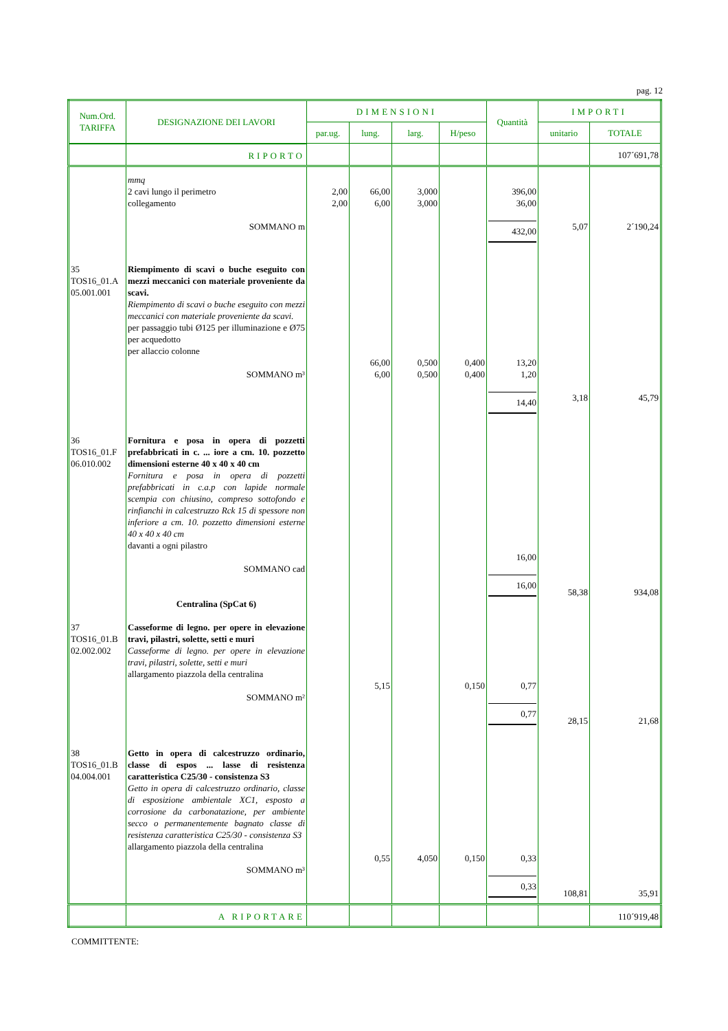pag. 12
| Num.Ord. TARIFFA | DESIGNAZIONE DEI LAVORI | DIMENSIONI | | | | Quantità | IMPORTI | |
| --- | --- | --- | --- | --- | --- | --- | --- | --- |
| | | par.ug. | lung. | larg. | H/peso | | unitario | TOTALE |
| | RIPORTO | | | | | | | 107´691,78 |
| | mmq 2 cavi lungo il perimetro collegamento SOMMANO m | 2,00 2,00 | 66,00 6,00 | 3,000 3,000 | | 396,00 36,00 432,00 | 5,07 | 2´190,24 |
| 35 TOS16_01.A 05.001.001 | Riempimento di scavi o buche eseguito con mezzi meccanici con materiale proveniente da scavi. Riempimento di scavi o buche eseguito con mezzi meccanici con materiale proveniente da scavi. per passaggio tubi Ø125 per illuminazione e Ø75 per acquedotto per allaccio colonne SOMMANO m³ | | 66,00 6,00 | 0,500 0,500 | 0,400 0,400 | 13,20 1,20 14,40 | 3,18 | 45,79 |
| 36 TOS16_01.F 06.010.002 | Fornitura e posa in opera di pozzetti prefabbricati in c. ... iore a cm. 10. pozzetto dimensioni esterne 40 x 40 x 40 cm Fornitura e posa in opera di pozzetti prefabbricati in c.a.p con lapide normale scempia con chiusino, compreso sottofondo e rinfianchi in calcestruzzo Rck 15 di spessore non inferiore a cm. 10. pozzetto dimensioni esterne 40 x 40 x 40 cm davanti a ogni pilastro SOMMANO cad Centralina (SpCat 6) | | | | | 16,00 16,00 | 58,38 | 934,08 |
| 37 TOS16_01.B 02.002.002 | Casseforme di legno. per opere in elevazione travi, pilastri, solette, setti e muri Casseforme di legno. per opere in elevazione travi, pilastri, solette, setti e muri allargamento piazzola della centralina SOMMANO m² | | 5,15 | | 0,150 | 0,77 0,77 | 28,15 | 21,68 |
| 38 TOS16_01.B 04.004.001 | Getto in opera di calcestruzzo ordinario, classe di espos ... lasse di resistenza caratteristica C25/30 - consistenza S3 Getto in opera di calcestruzzo ordinario, classe di esposizione ambientale XC1, esposto a corrosione da carbonatazione, per ambiente secco o permanentemente bagnato classe di resistenza caratteristica C25/30 - consistenza S3 allargamento piazzola della centralina SOMMANO m³ | | 0,55 | 4,050 | 0,150 | 0,33 0,33 | 108,81 | 35,91 |
| | A RIPORTARE | | | | | | | 110´919,48 |
COMMITTENTE: